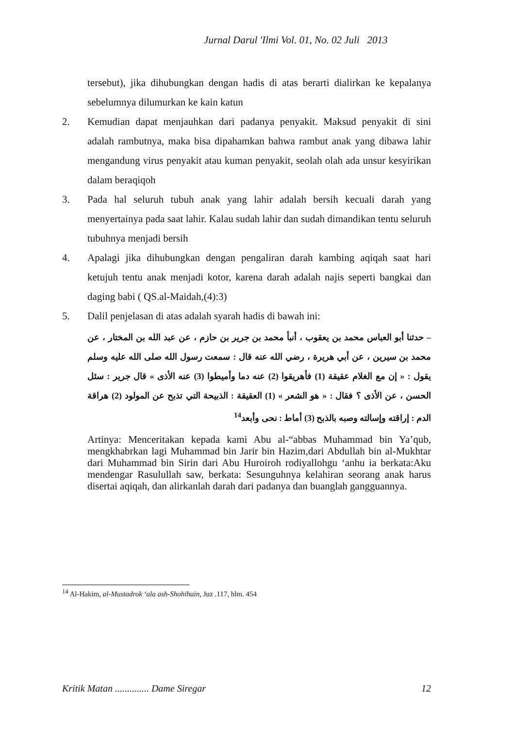Jurnal Darul 'Ilmi Vol. 01, No. 02 Juli 2013
tersebut), jika dihubungkan dengan hadis di atas berarti dialirkan ke kepalanya sebelumnya dilumurkan ke kain katun
2. Kemudian dapat menjauhkan dari padanya penyakit. Maksud penyakit di sini adalah rambutnya, maka bisa dipahamkan bahwa rambut anak yang dibawa lahir mengandung virus penyakit atau kuman penyakit, seolah olah ada unsur kesyirikan dalam beraqiqoh
3. Pada hal seluruh tubuh anak yang lahir adalah bersih kecuali darah yang menyertainya pada saat lahir. Kalau sudah lahir dan sudah dimandikan tentu seluruh tubuhnya menjadi bersih
4. Apalagi jika dihubungkan dengan pengaliran darah kambing aqiqah saat hari ketujuh tentu anak menjadi kotor, karena darah adalah najis seperti bangkai dan daging babi ( QS.al-Maidah,(4):3)
5. Dalil penjelasan di atas adalah syarah hadis di bawah ini:
– حدثنا أبو العباس محمد بن يعقوب ، أنبأ محمد بن جرير بن حازم ، عن عبد الله بن المختار ، عن محمد بن سيرين ، عن أبي هريرة ، رضي الله عنه قال : سمعت رسول الله صلى الله عليه وسلم يقول : « إن مع الغلام عقيقة (1) فأهريقوا (2) عنه دما وأميطوا (3) عنه الأذى » قال جرير : سئل الحسن ، عن الأذى ؟ فقال : « هو الشعر » (1) العقيقة : الذبيحة التي تذبح عن المولود (2) هراقة الدم : إراقته وإسالته وصبه بالذبح (3) أماط : نحى وأبعد<sup>14</sup>
Artinya: Menceritakan kepada kami Abu al-“abbas Muhammad bin Ya’qub, mengkhabrkan lagi Muhammad bin Jarir bin Hazim,dari Abdullah bin al-Mukhtar dari Muhammad bin Sirin dari Abu Huroiroh rodiyallohgu ‘anhu ia berkata:Aku mendengar Rasulullah saw, berkata: Sesunguhnya kelahiran seorang anak harus disertai aqiqah, dan alirkanlah darah dari padanya dan buanglah gangguannya.
<sup>14</sup> Al-Hakim, al-Mustadrok ‘ala ash-Shohihain, Juz .117, hlm. 454
Kritik Matan .............. Dame Siregar 12